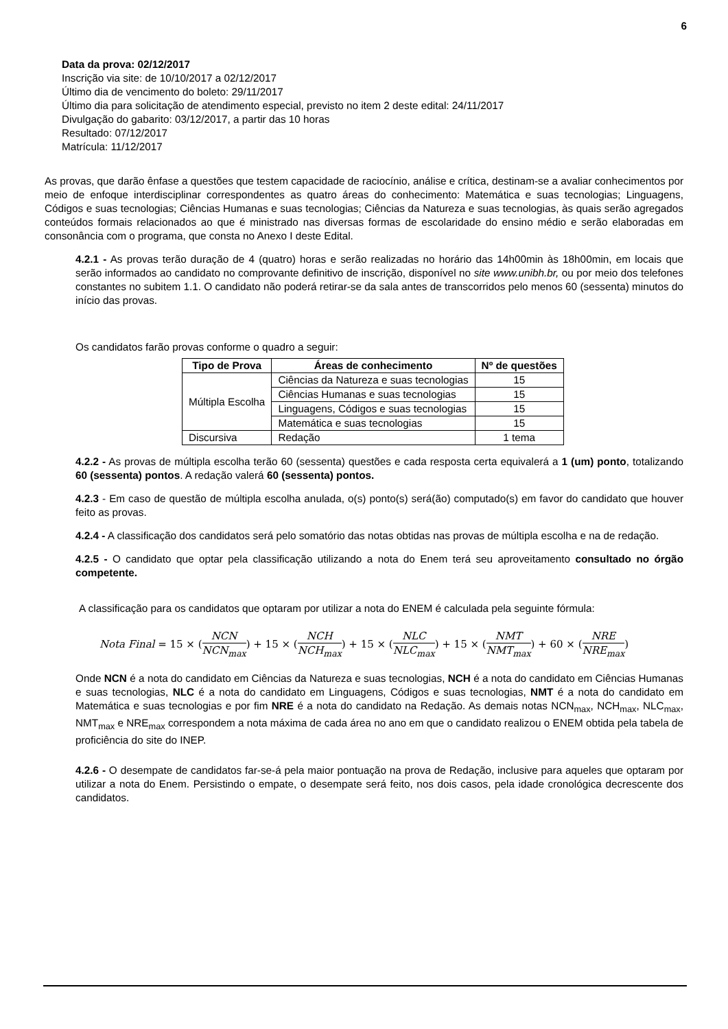6
Data da prova: 02/12/2017
Inscrição via site: de 10/10/2017 a 02/12/2017
Último dia de vencimento do boleto: 29/11/2017
Último dia para solicitação de atendimento especial, previsto no item 2 deste edital: 24/11/2017
Divulgação do gabarito: 03/12/2017, a partir das 10 horas
Resultado: 07/12/2017
Matrícula: 11/12/2017
As provas, que darão ênfase a questões que testem capacidade de raciocínio, análise e crítica, destinam-se a avaliar conhecimentos por meio de enfoque interdisciplinar correspondentes as quatro áreas do conhecimento: Matemática e suas tecnologias; Linguagens, Códigos e suas tecnologias; Ciências Humanas e suas tecnologias; Ciências da Natureza e suas tecnologias, às quais serão agregados conteúdos formais relacionados ao que é ministrado nas diversas formas de escolaridade do ensino médio e serão elaboradas em consonância com o programa, que consta no Anexo I deste Edital.
4.2.1 - As provas terão duração de 4 (quatro) horas e serão realizadas no horário das 14h00min às 18h00min, em locais que serão informados ao candidato no comprovante definitivo de inscrição, disponível no site www.unibh.br, ou por meio dos telefones constantes no subitem 1.1. O candidato não poderá retirar-se da sala antes de transcorridos pelo menos 60 (sessenta) minutos do início das provas.
Os candidatos farão provas conforme o quadro a seguir:
| Tipo de Prova | Áreas de conhecimento | Nº de questões |
| --- | --- | --- |
| Múltipla Escolha | Ciências da Natureza e suas tecnologias | 15 |
| | Ciências Humanas e suas tecnologias | 15 |
| | Linguagens, Códigos e suas tecnologias | 15 |
| | Matemática e suas tecnologias | 15 |
| Discursiva | Redação | 1 tema |
4.2.2 - As provas de múltipla escolha terão 60 (sessenta) questões e cada resposta certa equivalerá a 1 (um) ponto, totalizando 60 (sessenta) pontos. A redação valerá 60 (sessenta) pontos.
4.2.3 - Em caso de questão de múltipla escolha anulada, o(s) ponto(s) será(ão) computado(s) em favor do candidato que houver feito as provas.
4.2.4 - A classificação dos candidatos será pelo somatório das notas obtidas nas provas de múltipla escolha e na de redação.
4.2.5 - O candidato que optar pela classificação utilizando a nota do Enem terá seu aproveitamento consultado no órgão competente.
A classificação para os candidatos que optaram por utilizar a nota do ENEM é calculada pela seguinte fórmula:
Nota Final = 15 × (NCN NCN<sub>max</sub>) + 15 × (NCH NCH<sub>max</sub>) + 15 × (NLC NLC<sub>max</sub>) + 15 × (NMT NMT<sub>max</sub>) + 60 × (NRE NRE<sub>max</sub>)
Onde NCN é a nota do candidato em Ciências da Natureza e suas tecnologias, NCH é a nota do candidato em Ciências Humanas e suas tecnologias, NLC é a nota do candidato em Linguagens, Códigos e suas tecnologias, NMT é a nota do candidato em Matemática e suas tecnologias e por fim NRE é a nota do candidato na Redação. As demais notas NCN<sub>max</sub>, NCH<sub>max</sub>, NLC<sub>max</sub>, NMT<sub>max</sub> e NRE<sub>max</sub> correspondem a nota máxima de cada área no ano em que o candidato realizou o ENEM obtida pela tabela de proficiência do site do INEP.
4.2.6 - O desempate de candidatos far-se-á pela maior pontuação na prova de Redação, inclusive para aqueles que optaram por utilizar a nota do Enem. Persistindo o empate, o desempate será feito, nos dois casos, pela idade cronológica decrescente dos candidatos.